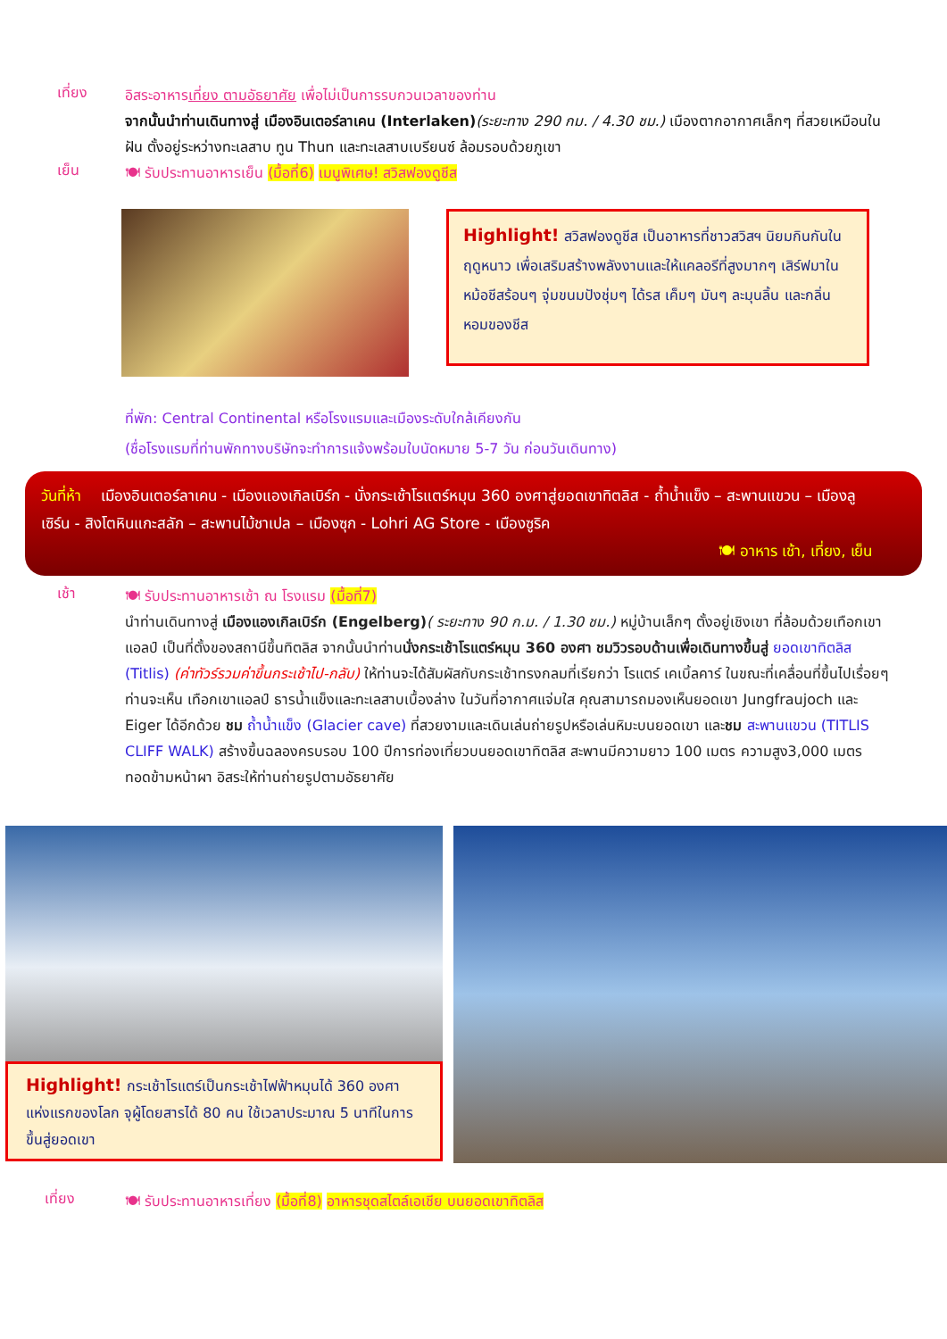เที่ยง
อิสระอาหารเที่ยง ตามอัธยาศัย เพื่อไม่เป็นการรบกวนเวลาของท่าน
จากนั้นนำท่านเดินทางสู่ เมืองอินเตอร์ลาเคน (Interlaken)(ระยะทาง 290 กม. / 4.30 ชม.) เมืองตากอากาศเล็กๆ ที่สวยเหมือนในฝัน ตั้งอยู่ระหว่างทะเลสาบ ทูน Thun และทะเลสาบเบรียนซ์ ล้อมรอบด้วยภูเขา
เย็น
🍽 รับประทานอาหารเย็น (มื้อที่6) เมนูพิเศษ! สวิสฟองดูชีส
Highlight! สวิสฟองดูชีส เป็นอาหารที่ชาวสวิสฯ นิยมกินกันในฤดูหนาว เพื่อเสริมสร้างพลังงานและให้แคลอรีที่สูงมากๆ เสิร์ฟมาในหม้อชีสร้อนๆ จุ่มขนมปังชุ่มๆ ได้รส เค็มๆ มันๆ ละมุนลิ้น และกลิ่นหอมของชีส
ที่พัก: Central Continental หรือโรงแรมและเมืองระดับใกล้เคียงกัน
(ชื่อโรงแรมที่ท่านพักทางบริษัทจะทำการแจ้งพร้อมใบนัดหมาย 5-7 วัน ก่อนวันเดินทาง)
วันที่ห้า เมืองอินเตอร์ลาเคน - เมืองแองเกิลเบิร์ก - นั่งกระเช้าโรแตร์หมุน 360 องศาสู่ยอดเขาทิตลิส - ถ้ำน้ำแข็ง – สะพานแขวน – เมืองลูเซิร์น - สิงโตหินแกะสลัก – สะพานไม้ชาเปล – เมืองซุก - Lohri AG Store - เมืองซูริค
🍽 อาหาร เช้า, เที่ยง, เย็น
เช้า
🍽 รับประทานอาหารเช้า ณ โรงแรม (มื้อที่7)
นำท่านเดินทางสู่ เมืองแองเกิลเบิร์ก (Engelberg)( ระยะทาง 90 ก.ม. / 1.30 ชม.) หมู่บ้านเล็กๆ ตั้งอยู่เชิงเขา ที่ล้อมด้วยเทือกเขาแอลป์ เป็นที่ตั้งของสถานีขึ้นทิตลิส จากนั้นนำท่านนั่งกระเช้าโรแตร์หมุน 360 องศา ชมวิวรอบด้านเพื่อเดินทางขึ้นสู่ ยอดเขาทิตลิส (Titlis) (ค่าทัวร์รวมค่าขึ้นกระเช้าไป-กลับ) ให้ท่านจะได้สัมผัสกับกระเช้าทรงกลมที่เรียกว่า โรแตร์ เคเบิ้ลคาร์ ในขณะที่เคลื่อนที่ขึ้นไปเรื่อยๆ ท่านจะเห็น เทือกเขาแอลป์ ธารน้ำแข็งและทะเลสาบเบื้องล่าง ในวันที่อากาศแจ่มใส คุณสามารถมองเห็นยอดเขา Jungfraujoch และ Eiger ได้อีกด้วย ชม ถ้ำน้ำแข็ง (Glacier cave) ที่สวยงามและเดินเล่นถ่ายรูปหรือเล่นหิมะบนยอดเขา และชม สะพานแขวน (TITLIS CLIFF WALK) สร้างขึ้นฉลองครบรอบ 100 ปีการท่องเที่ยวบนยอดเขาทิตลิส สะพานมีความยาว 100 เมตร ความสูง3,000 เมตร ทอดข้ามหน้าผา อิสระให้ท่านถ่ายรูปตามอัธยาศัย
Highlight! กระเช้าโรแตร์เป็นกระเช้าไฟฟ้าหมุนได้ 360 องศา แห่งแรกของโลก จุผู้โดยสารได้ 80 คน ใช้เวลาประมาณ 5 นาทีในการขึ้นสู่ยอดเขา
เที่ยง
🍽 รับประทานอาหารเที่ยง (มื้อที่8) อาหารชุดสไตล์เอเชีย บนยอดเขาทิตลิส